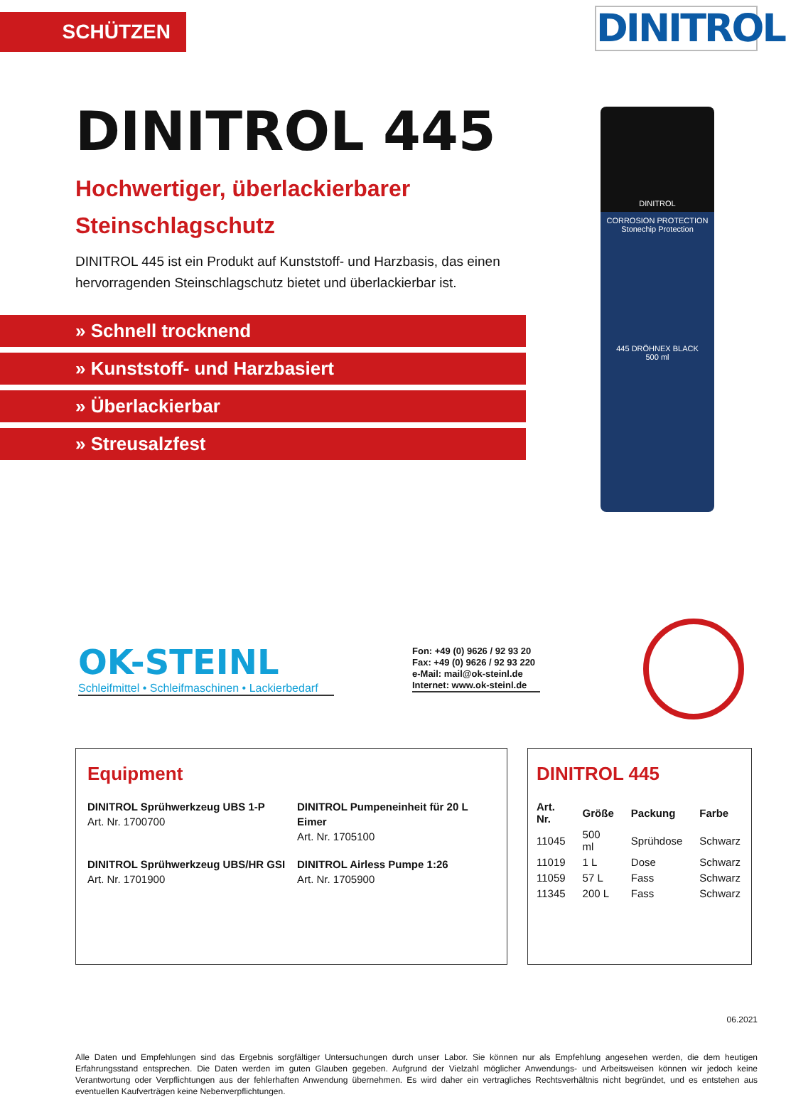SCHÜTZEN
DINITROL
DINITROL 445
Hochwertiger, überlackierbarer
Steinschlagschutz
DINITROL 445 ist ein Produkt auf Kunststoff- und Harzbasis, das einen hervorragenden Steinschlagschutz bietet und überlackierbar ist.
» Schnell trocknend
» Kunststoff- und Harzbasiert
» Überlackierbar
» Streusalzfest
DINITROL
CORROSION PROTECTION
Stonechip Protection
445 DRÖHNEX BLACK
500 ml
OK-STEINL
Schleifmittel • Schleifmaschinen • Lackierbedarf
Fon: +49 (0) 9626 / 92 93 20
Fax: +49 (0) 9626 / 92 93 220
e-Mail: mail@ok-steinl.de
Internet: www.ok-steinl.de
Equipment
DINITROL Sprühwerkzeug UBS 1-P
Art. Nr. 1700700
DINITROL Pumpeneinheit für 20 L Eimer
Art. Nr. 1705100
DINITROL Sprühwerkzeug UBS/HR GSI
Art. Nr. 1701900
DINITROL Airless Pumpe 1:26
Art. Nr. 1705900
DINITROL 445
| Art. Nr. | Größe | Packung | Farbe |
| --- | --- | --- | --- |
| 11045 | 500 ml | Sprühdose | Schwarz |
| 11019 | 1 L | Dose | Schwarz |
| 11059 | 57 L | Fass | Schwarz |
| 11345 | 200 L | Fass | Schwarz |
06.2021
Alle Daten und Empfehlungen sind das Ergebnis sorgfältiger Untersuchungen durch unser Labor. Sie können nur als Empfehlung angesehen werden, die dem heutigen Erfahrungsstand entsprechen. Die Daten werden im guten Glauben gegeben. Aufgrund der Vielzahl möglicher Anwendungs- und Arbeitsweisen können wir jedoch keine Verantwortung oder Verpflichtungen aus der fehlerhaften Anwendung übernehmen. Es wird daher ein vertragliches Rechtsverhältnis nicht begründet, und es entstehen aus eventuellen Kaufverträgen keine Nebenverpflichtungen.